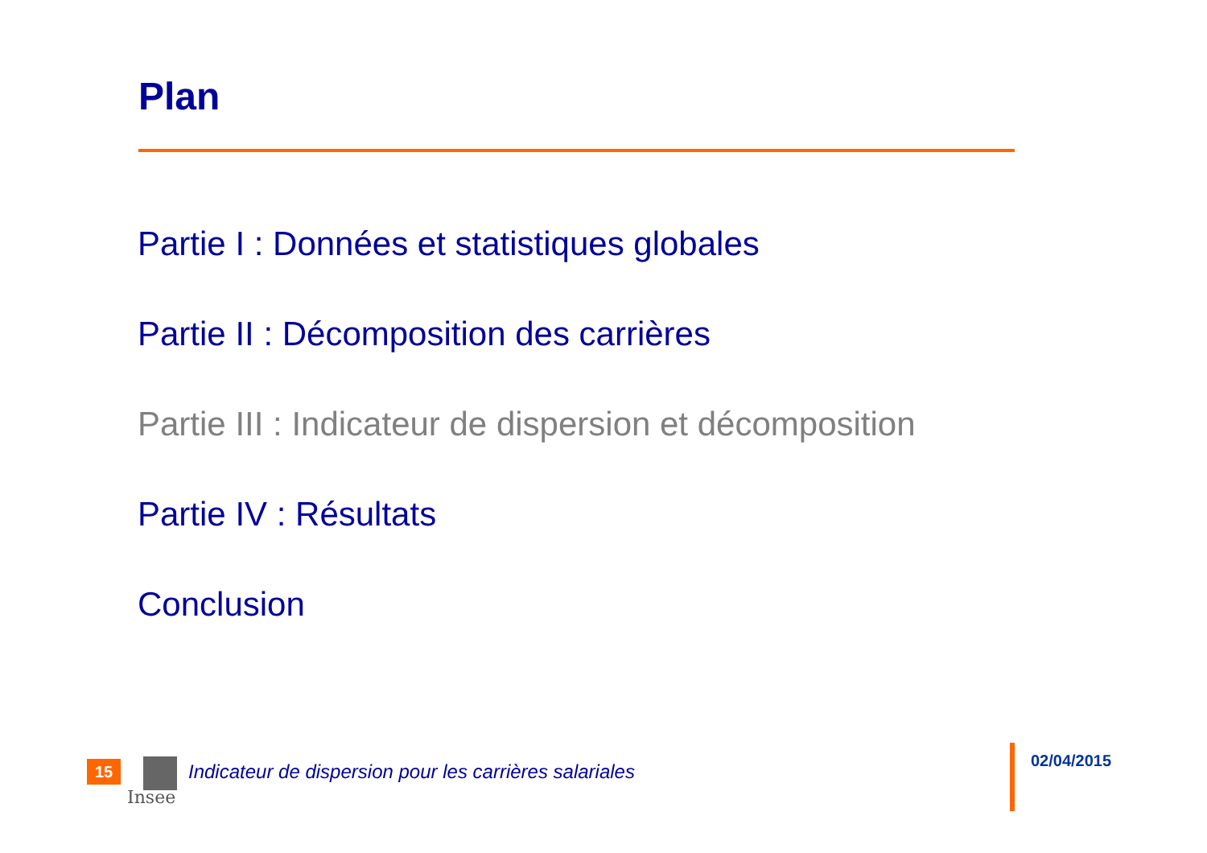Plan
Partie I : Données et statistiques globales
Partie II : Décomposition des carrières
Partie III : Indicateur de dispersion et décomposition
Partie IV : Résultats
Conclusion
15
Insee
Indicateur de dispersion pour les carrières salariales
02/04/2015